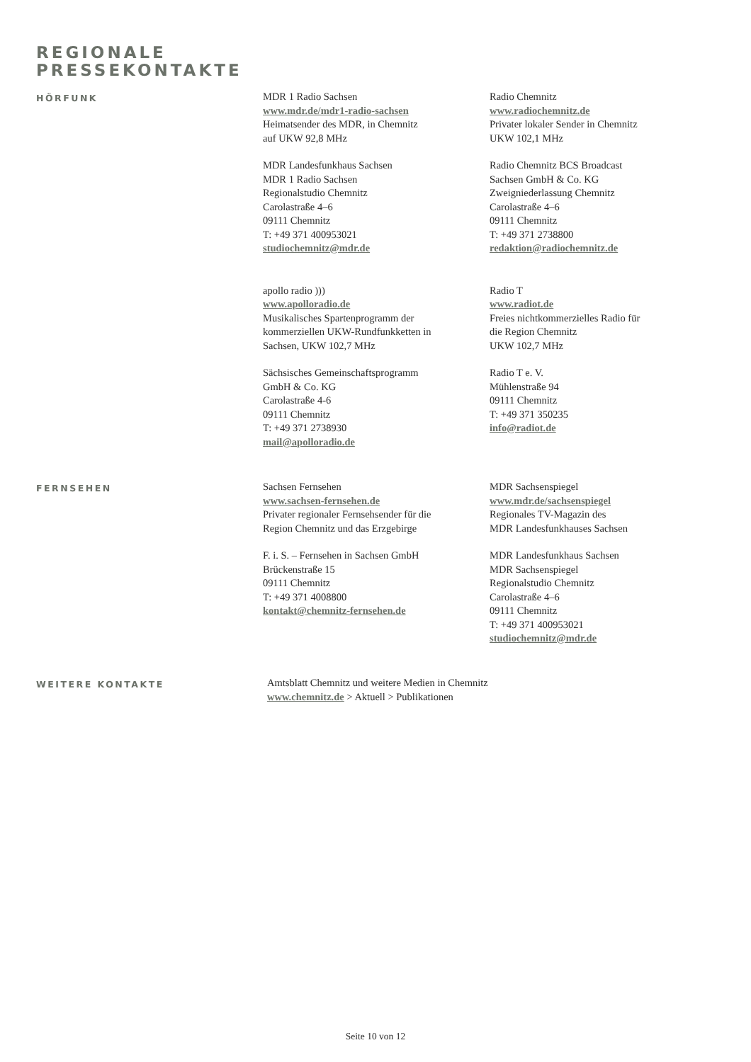REGIONALE
PRESSEKONTAKTE
HÖRFUNK
MDR 1 Radio Sachsen
www.mdr.de/mdr1-radio-sachsen
Heimatsender des MDR, in Chemnitz
auf UKW 92,8 MHz
MDR Landesfunkhaus Sachsen
MDR 1 Radio Sachsen
Regionalstudio Chemnitz
Carolastraße 4–6
09111 Chemnitz
T: +49 371 400953021
studiochemnitz@mdr.de
apollo radio )))
www.apolloradio.de
Musikalisches Spartenprogramm der
kommerziellen UKW-Rundfunkketten in
Sachsen, UKW 102,7 MHz
Sächsisches Gemeinschaftsprogramm
GmbH & Co. KG
Carolastraße 4-6
09111 Chemnitz
T: +49 371 2738930
mail@apolloradio.de
Radio Chemnitz
www.radiochemnitz.de
Privater lokaler Sender in Chemnitz
UKW 102,1 MHz
Radio Chemnitz BCS Broadcast
Sachsen GmbH & Co. KG
Zweigniederlassung Chemnitz
Carolastraße 4–6
09111 Chemnitz
T: +49 371 2738800
redaktion@radiochemnitz.de
Radio T
www.radiot.de
Freies nichtkommerzielles Radio für
die Region Chemnitz
UKW 102,7 MHz
Radio T e. V.
Mühlenstraße 94
09111 Chemnitz
T: +49 371 350235
info@radiot.de
FERNSEHEN
Sachsen Fernsehen
www.sachsen-fernsehen.de
Privater regionaler Fernsehsender für die
Region Chemnitz und das Erzgebirge
F. i. S. – Fernsehen in Sachsen GmbH
Brückenstraße 15
09111 Chemnitz
T: +49 371 4008800
kontakt@chemnitz-fernsehen.de
MDR Sachsenspiegel
www.mdr.de/sachsenspiegel
Regionales TV-Magazin des
MDR Landesfunkhauses Sachsen
MDR Landesfunkhaus Sachsen
MDR Sachsenspiegel
Regionalstudio Chemnitz
Carolastraße 4–6
09111 Chemnitz
T: +49 371 400953021
studiochemnitz@mdr.de
WEITERE KONTAKTE
Amtsblatt Chemnitz und weitere Medien in Chemnitz
www.chemnitz.de > Aktuell > Publikationen
Seite 10 von 12